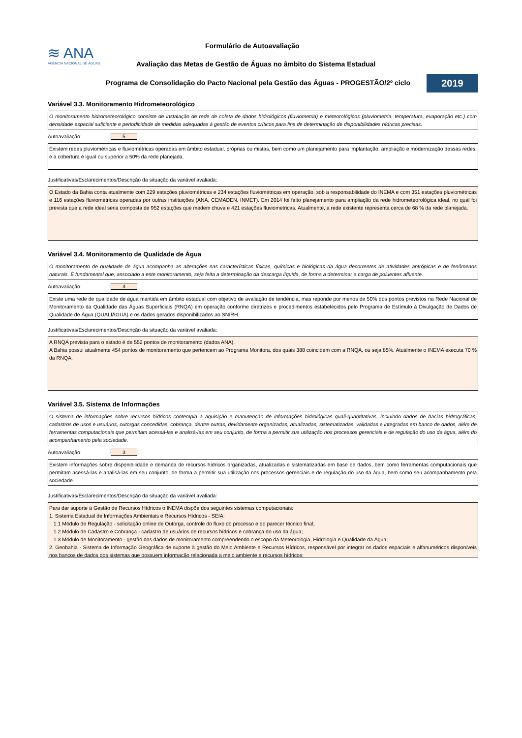≋ ANA
AGÊNCIA NACIONAL DE ÁGUAS
Formulário de Autoavaliação
Avaliação das Metas de Gestão de Águas no âmbito do Sistema Estadual
Programa de Consolidação do Pacto Nacional pela Gestão das Águas - PROGESTÃO/2º ciclo
2019
Variável 3.3. Monitoramento Hidrometeorológico
O monitoramento hidrometeorológico consiste de instalação de rede de coleta de dados hidrológicos (fluviometria) e meteorológicos (pluviometria, temperatura, evaporação etc.) com densidade espacial suficiente e periodicidade de medidas adequadas à gestão de eventos críticos para fins de determinação de disponibilidades hídricas precisas.
Autoavaliação: 5
Existem redes pluviométricas e fluviométricas operadas em âmbito estadual, próprias ou mistas, bem como um planejamento para implantação, ampliação e modernização dessas redes, e a cobertura é igual ou superior a 50% da rede planejada.
Justificativas/Esclarecimentos/Descrição da situação da variável avaliada:
O Estado da Bahia conta atualmente com 229 estações pluviométricas e 234 estações fluviométricas em operação, sob a responsabilidade do INEMA e com 351 estações pluviométricas e 116 estações fluviométricas operadas por outras instituições (ANA, CEMADEN, INMET). Em 2014 foi feito planejamento para ampliação da rede hidrometeorológica ideal, no qual foi prevista que a rede ideal seria composta de 952 estações que medem chuva e 421 estações fluviometricas. Atualmente, a rede existente representa cerca de 68 % da rede planejada.
Variável 3.4. Monitoramento de Qualidade de Água
O monitoramento de qualidade de água acompanha as alterações nas características físicas, químicas e biológicas da água decorrentes de atividades antrópicas e de fenômenos naturais. É fundamental que, associado a este monitoramento, seja feita a determinação da descarga líquida, de forma a determinar a carga de poluentes afluente.
Autoavaliação: 4
Existe uma rede de qualidade de água mantida em âmbito estadual com objetivo de avaliação de tendência, mas reponde por menos de 50% dos pontos previstos na Rede Nacional de Monitoramento da Qualidade das Águas Superficiais (RNQA) em operação conforme diretrizes e procedimentos estabelecidos pelo Programa de Estímulo à Divulgação de Dados de Qualidade de Água (QUALIÁGUA) e os dados gerados disponibilizados ao SNIRH.
Justificativas/Esclarecimentos/Descrição da situação da variável avaliada:
A RNQA prevista para o estado é de 552 pontos de monitoramento (dados ANA).
A Bahia possui atualmente 454 pontos de monitoramento que pertencem ao Programa Monitora, dos quais 388 coincidem com a RNQA, ou seja 85%. Atualmente o INEMA executa 70 % da RNQA.
Variável 3.5. Sistema de Informações
O sistema de informações sobre recursos hídricos contempla a aquisição e manutenção de informações hidrológicas quali-quantitativas, incluindo dados de bacias hidrográficas, cadastros de usos e usuários, outorgas concedidas, cobrança, dentre outras, devidamente organizadas, atualizadas, sistematizadas, validadas e integradas em banco de dados, além de ferramentas computacionais que permitam acessá-las e analisá-las em seu conjunto, de forma a permitir sua utilização nos processos gerenciais e de regulação do uso da água, além do acompanhamento pela sociedade.
Autoavaliação: 3
Existem informações sobre disponibilidade e demanda de recursos hídricos organizadas, atualizadas e sistematizadas em base de dados, bem como ferramentas computacionais que permitam acessá-las e analisá-las em seu conjunto, de forma a permitir sua utilização nos processos gerenciais e de regulação do uso da água, bem como seu acompanhamento pela sociedade.
Justificativas/Esclarecimentos/Descrição da situação da variável avaliada:
Para dar suporte à Gestão de Recursos Hídricos o INEMA dispõe dos seguintes sistemas computacionais:
1. Sistema Estadual de Informações Ambientais e Recursos Hídricos - SEIA:
1.1 Módulo de Regulação - solicitação online de Outorga, controle do fluxo do processo e do parecer técnico final;
1.2 Módulo de Cadastro e Cobrança - cadastro de usuários de recursos hídricos e cobrança do uso da água;
1.3 Módulo de Monitoramento - gestão dos dados de monitoramento compreendendo o escopo da Meteorologia, Hidrologia e Qualidade da Água;
2. Geobahia - Sistema de Informação Geográfica de suporte à gestão do Meio Ambiente e Recursos Hídricos, responsável por integrar os dados espaciais e alfanuméricos disponíveis nos bancos de dados dos sistemas que possuem informação relacionada a meio ambiente e recursos hídricos;